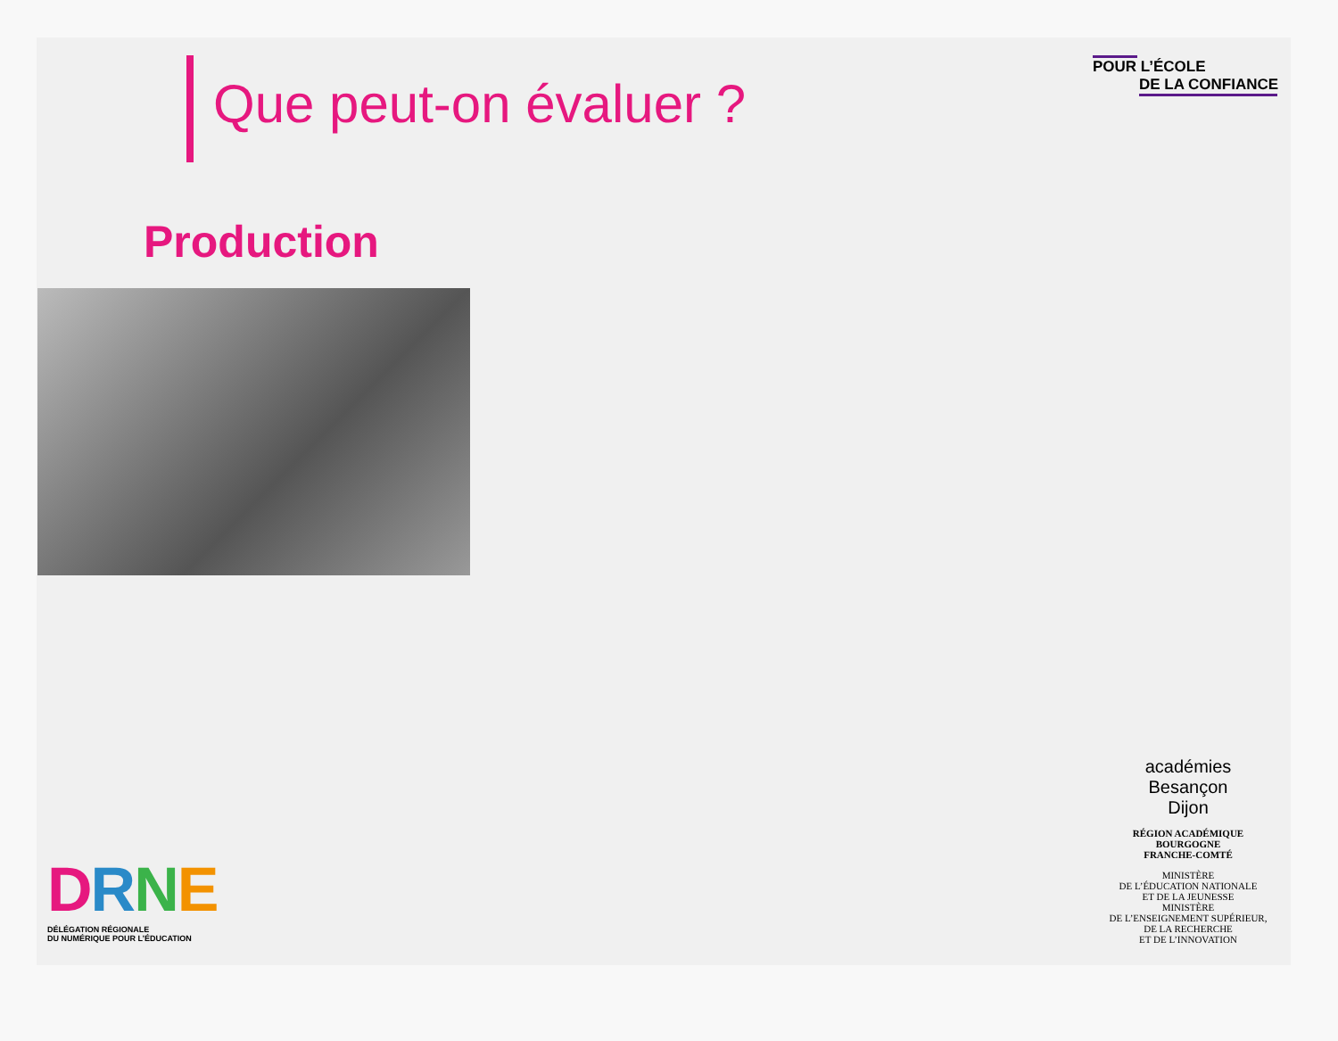Que peut-on évaluer ?
POUR L’ÉCOLE
DE LA CONFIANCE
Production
DRNE
DÉLÉGATION RÉGIONALE
DU NUMÉRIQUE POUR L’ÉDUCATION
académies
Besançon
Dijon
RÉGION ACADÉMIQUE
BOURGOGNE
FRANCHE-COMTÉ
MINISTÈRE
DE L’ÉDUCATION NATIONALE
ET DE LA JEUNESSE
MINISTÈRE
DE L’ENSEIGNEMENT SUPÉRIEUR,
DE LA RECHERCHE
ET DE L’INNOVATION